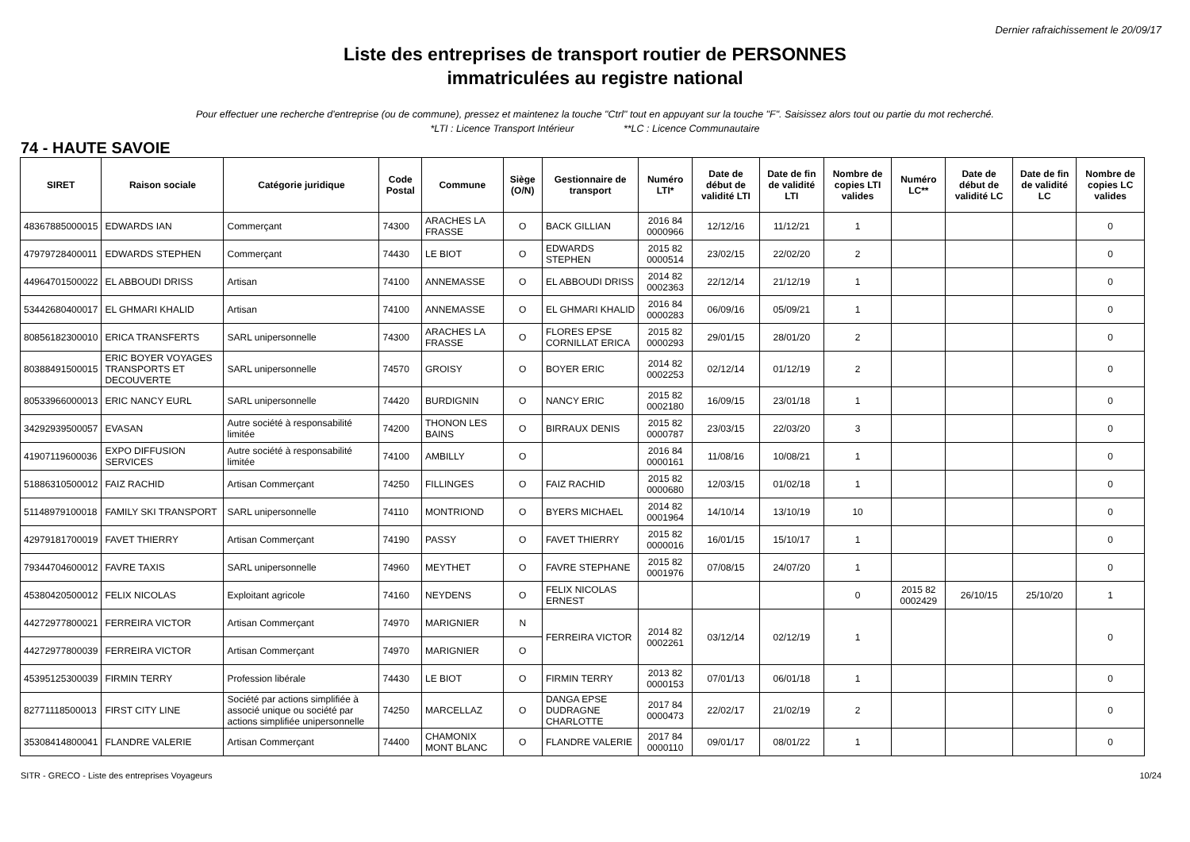Dernier rafraichissement le 20/09/17
Liste des entreprises de transport routier de PERSONNES
immatriculées au registre national
Pour effectuer une recherche d'entreprise (ou de commune), pressez et maintenez la touche "Ctrl" tout en appuyant sur la touche "F". Saisissez alors tout ou partie du mot recherché.
*LTI : Licence Transport Intérieur **LC : Licence Communautaire
74 - HAUTE SAVOIE
| SIRET | Raison sociale | Catégorie juridique | Code Postal | Commune | Siège (O/N) | Gestionnaire de transport | Numéro LTI* | Date de début de validité LTI | Date de fin de validité LTI | Nombre de copies LTI valides | Numéro LC** | Date de début de validité LC | Date de fin de validité LC | Nombre de copies LC valides |
| --- | --- | --- | --- | --- | --- | --- | --- | --- | --- | --- | --- | --- | --- | --- |
| 48367885000015 | EDWARDS IAN | Commerçant | 74300 | ARACHES LA FRASSE | O | BACK GILLIAN | 2016 84 0000966 | 12/12/16 | 11/12/21 | 1 | | | | 0 |
| 47979728400011 | EDWARDS STEPHEN | Commerçant | 74430 | LE BIOT | O | EDWARDS STEPHEN | 2015 82 0000514 | 23/02/15 | 22/02/20 | 2 | | | | 0 |
| 44964701500022 | EL ABBOUDI DRISS | Artisan | 74100 | ANNEMASSE | O | EL ABBOUDI DRISS | 2014 82 0002363 | 22/12/14 | 21/12/19 | 1 | | | | 0 |
| 53442680400017 | EL GHMARI KHALID | Artisan | 74100 | ANNEMASSE | O | EL GHMARI KHALID | 2016 84 0000283 | 06/09/16 | 05/09/21 | 1 | | | | 0 |
| 80856182300010 | ERICA TRANSFERTS | SARL unipersonnelle | 74300 | ARACHES LA FRASSE | O | FLORES EPSE CORNILLAT ERICA | 2015 82 0000293 | 29/01/15 | 28/01/20 | 2 | | | | 0 |
| 80388491500015 | ERIC BOYER VOYAGES TRANSPORTS ET DECOUVERTE | SARL unipersonnelle | 74570 | GROISY | O | BOYER ERIC | 2014 82 0002253 | 02/12/14 | 01/12/19 | 2 | | | | 0 |
| 80533966000013 | ERIC NANCY EURL | SARL unipersonnelle | 74420 | BURDIGNIN | O | NANCY ERIC | 2015 82 0002180 | 16/09/15 | 23/01/18 | 1 | | | | 0 |
| 34292939500057 | EVASAN | Autre société à responsabilité limitée | 74200 | THONON LES BAINS | O | BIRRAUX DENIS | 2015 82 0000787 | 23/03/15 | 22/03/20 | 3 | | | | 0 |
| 41907119600036 | EXPO DIFFUSION SERVICES | Autre société à responsabilité limitée | 74100 | AMBILLY | O | | 2016 84 0000161 | 11/08/16 | 10/08/21 | 1 | | | | 0 |
| 51886310500012 | FAIZ RACHID | Artisan Commerçant | 74250 | FILLINGES | O | FAIZ RACHID | 2015 82 0000680 | 12/03/15 | 01/02/18 | 1 | | | | 0 |
| 51148979100018 | FAMILY SKI TRANSPORT | SARL unipersonnelle | 74110 | MONTRIOND | O | BYERS MICHAEL | 2014 82 0001964 | 14/10/14 | 13/10/19 | 10 | | | | 0 |
| 42979181700019 | FAVET THIERRY | Artisan Commerçant | 74190 | PASSY | O | FAVET THIERRY | 2015 82 0000016 | 16/01/15 | 15/10/17 | 1 | | | | 0 |
| 79344704600012 | FAVRE TAXIS | SARL unipersonnelle | 74960 | MEYTHET | O | FAVRE STEPHANE | 2015 82 0001976 | 07/08/15 | 24/07/20 | 1 | | | | 0 |
| 45380420500012 | FELIX NICOLAS | Exploitant agricole | 74160 | NEYDENS | O | FELIX NICOLAS ERNEST | | | | 0 | 2015 82 0002429 | 26/10/15 | 25/10/20 | 1 |
| 44272977800021 | FERREIRA VICTOR | Artisan Commerçant | 74970 | MARIGNIER | N | FERREIRA VICTOR | 2014 82 0002261 | 03/12/14 | 02/12/19 | 1 | | | | 0 |
| 44272977800039 | FERREIRA VICTOR | Artisan Commerçant | 74970 | MARIGNIER | O | | | | | | | | | |
| 45395125300039 | FIRMIN TERRY | Profession libérale | 74430 | LE BIOT | O | FIRMIN TERRY | 2013 82 0000153 | 07/01/13 | 06/01/18 | 1 | | | | 0 |
| 82771118500013 | FIRST CITY LINE | Société par actions simplifiée à associé unique ou société par actions simplifiée unipersonnelle | 74250 | MARCELLAZ | O | DANGA EPSE DUDRAGNE CHARLOTTE | 2017 84 0000473 | 22/02/17 | 21/02/19 | 2 | | | | 0 |
| 35308414800041 | FLANDRE VALERIE | Artisan Commerçant | 74400 | CHAMONIX MONT BLANC | O | FLANDRE VALERIE | 2017 84 0000110 | 09/01/17 | 08/01/22 | 1 | | | | 0 |
SITR - GRECO - Liste des entreprises Voyageurs 10/24